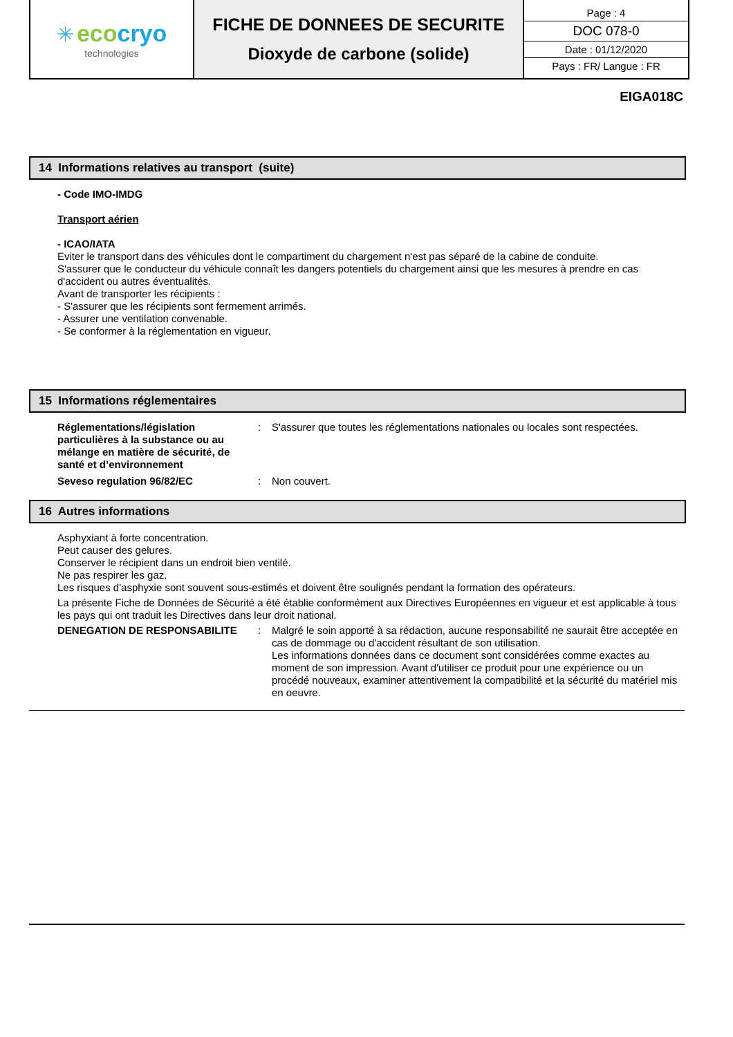| ✳ eco cryo technologies | FICHE DE DONNEES DE SECURITE Dioxyde de carbone (solide) | Page : 4 DOC 078-0 Date : 01/12/2020 Pays : FR/ Langue : FR |
EIGA018C
14 Informations relatives au transport (suite)
- Code IMO-IMDG
Transport aérien
- ICAO/IATA
Eviter le transport dans des véhicules dont le compartiment du chargement n'est pas séparé de la cabine de conduite.
S'assurer que le conducteur du véhicule connaît les dangers potentiels du chargement ainsi que les mesures à prendre en cas d'accident ou autres éventualités.
Avant de transporter les récipients :
- S'assurer que les récipients sont fermement arrimés.
- Assurer une ventilation convenable.
- Se conformer à la réglementation en vigueur.
15 Informations réglementaires
Réglementations/législation particulières à la substance ou au mélange en matière de sécurité, de santé et d’environnement: S'assurer que toutes les réglementations nationales ou locales sont respectées.
Seveso regulation 96/82/EC: Non couvert.
16 Autres informations
Asphyxiant à forte concentration.
Peut causer des gelures.
Conserver le récipient dans un endroit bien ventilé.
Ne pas respirer les gaz.
Les risques d'asphyxie sont souvent sous-estimés et doivent être soulignés pendant la formation des opérateurs.
La présente Fiche de Données de Sécurité a été établie conformément aux Directives Européennes en vigueur et est applicable à tous les pays qui ont traduit les Directives dans leur droit national.
DENEGATION DE RESPONSABILITE: Malgré le soin apporté à sa rédaction, aucune responsabilité ne saurait être acceptée en cas de dommage ou d'accident résultant de son utilisation.
Les informations données dans ce document sont considérées comme exactes au moment de son impression. Avant d'utiliser ce produit pour une expérience ou un procédé nouveaux, examiner attentivement la compatibilité et la sécurité du matériel mis en oeuvre.